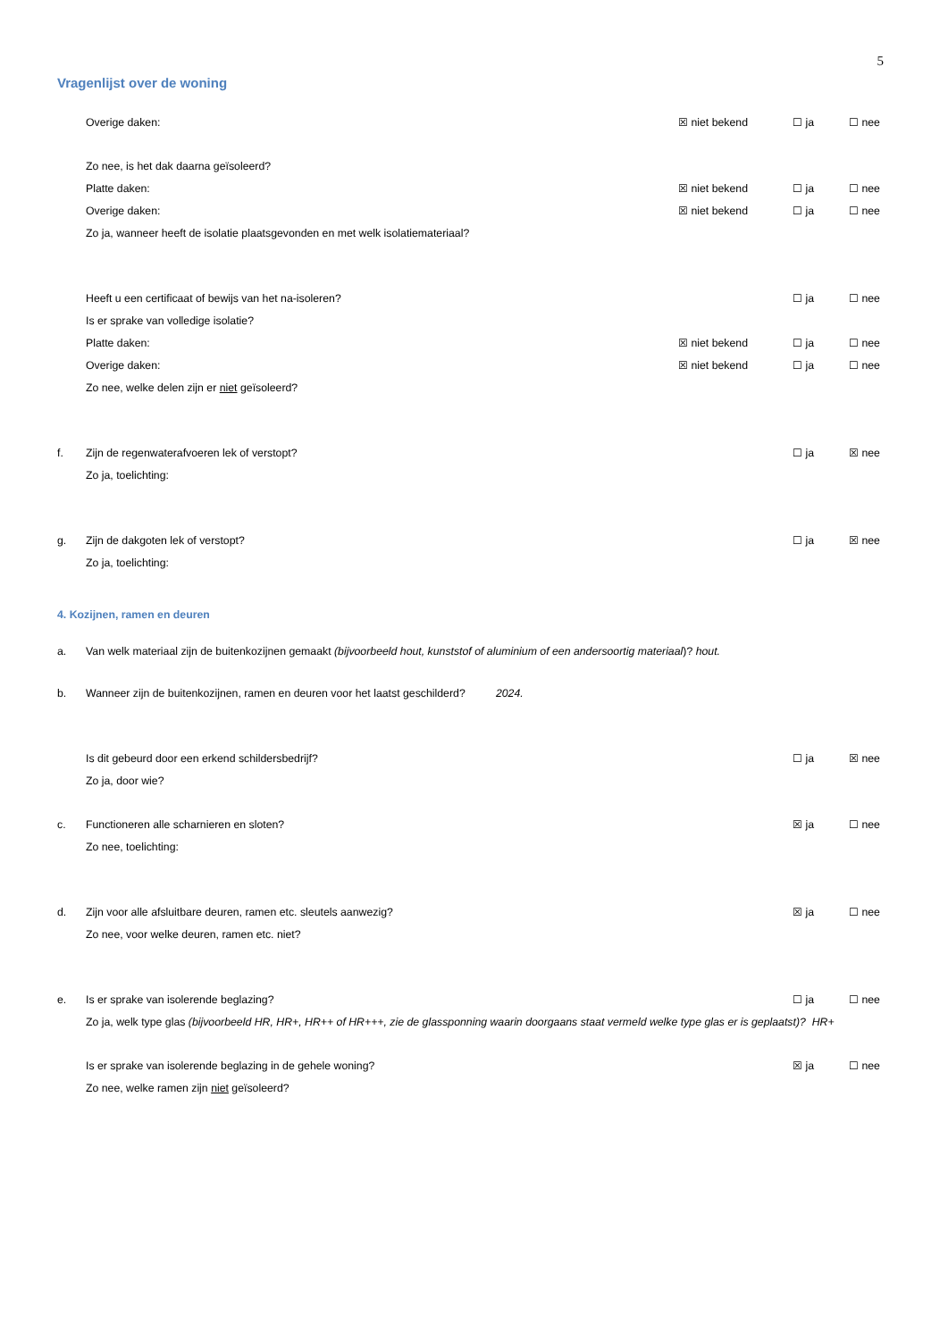5
Vragenlijst over de woning
Overige daken: ☒ niet bekend ☐ ja ☐ nee
Zo nee, is het dak daarna geïsoleerd?
Platte daken: ☒ niet bekend ☐ ja ☐ nee
Overige daken: ☒ niet bekend ☐ ja ☐ nee
Zo ja, wanneer heeft de isolatie plaatsgevonden en met welk isolatiemateriaal?
Heeft u een certificaat of bewijs van het na-isoleren?
☐ ja ☐ nee
Is er sprake van volledige isolatie?
Platte daken: ☒ niet bekend ☐ ja ☐ nee
Overige daken: ☒ niet bekend ☐ ja ☐ nee
Zo nee, welke delen zijn er niet geïsoleerd?
f. Zijn de regenwaterafvoeren lek of verstopt?
☐ ja ☒ nee
Zo ja, toelichting:
g. Zijn de dakgoten lek of verstopt?
☐ ja ☒ nee
Zo ja, toelichting:
4. Kozijnen, ramen en deuren
a. Van welk materiaal zijn de buitenkozijnen gemaakt (bijvoorbeeld hout, kunststof of aluminium of een andersoortig materiaal)? hout.
b. Wanneer zijn de buitenkozijnen, ramen en deuren voor het laatst geschilderd? 2024.
Is dit gebeurd door een erkend schildersbedrijf?
☐ ja ☒ nee
Zo ja, door wie?
c. Functioneren alle scharnieren en sloten?
☒ ja ☐ nee
Zo nee, toelichting:
d. Zijn voor alle afsluitbare deuren, ramen etc. sleutels aanwezig?
☒ ja ☐ nee
Zo nee, voor welke deuren, ramen etc. niet?
e. Is er sprake van isolerende beglazing?
☐ ja ☐ nee
Zo ja, welk type glas (bijvoorbeeld HR, HR+, HR++ of HR+++, zie de glassponning waarin doorgaans staat vermeld welke type glas er is geplaatst)? HR+
Is er sprake van isolerende beglazing in de gehele woning?
☒ ja ☐ nee
Zo nee, welke ramen zijn niet geïsoleerd?